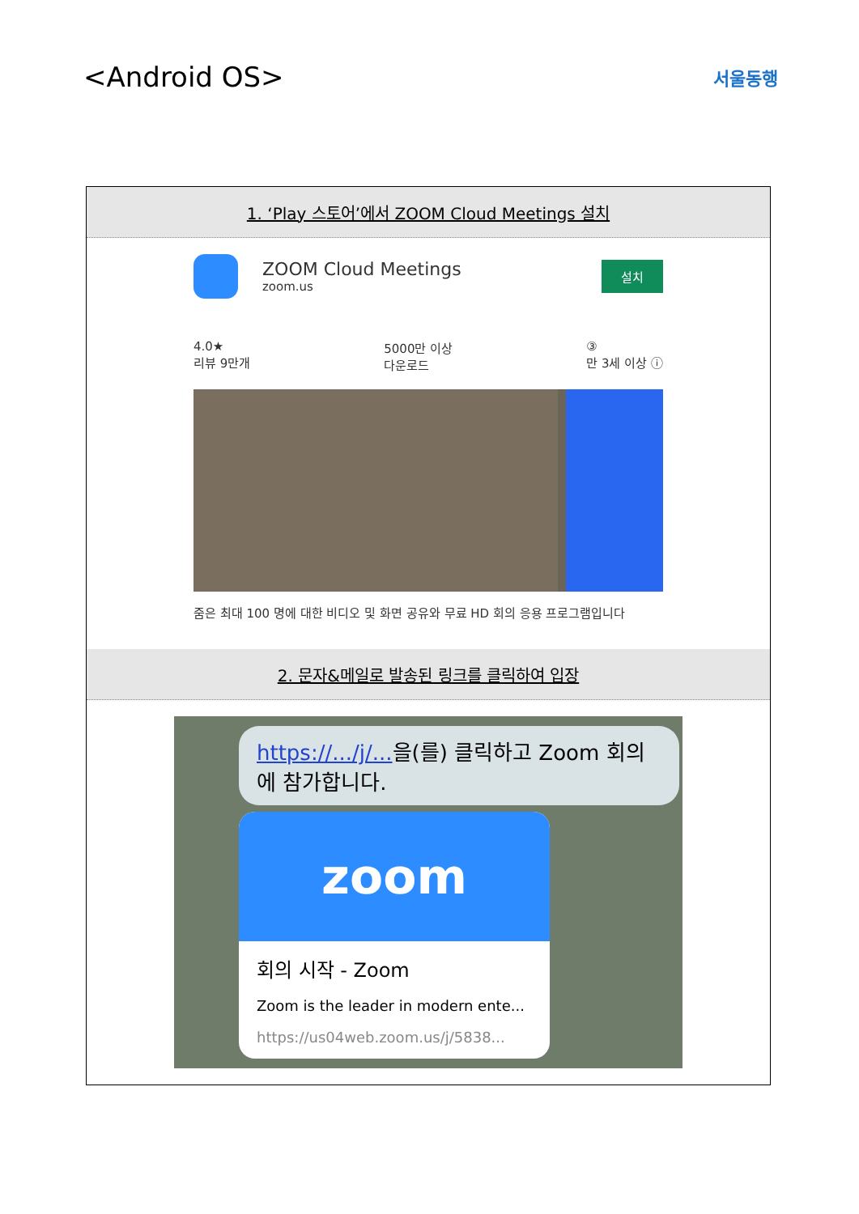<Android OS>
서울동행
| 1. ‘Play 스토어’에서 ZOOM Cloud Meetings 설치 |
| --- |
| ZOOM Cloud Meetings zoom.us 설치 4.0★ 리뷰 9만개 5000만 이상 다운로드 ③ 만 3세 이상 ⓘ 줌은 최대 100 명에 대한 비디오 및 화면 공유와 무료 HD 회의 응용 프로그램입니다 |
| 2. 문자&메일로 발송된 링크를 클릭하여 입장 |
| https://.../j/... 을(를) 클릭하고 Zoom 회의에 참가합니다. zoom 회의 시작 - Zoom Zoom is the leader in modern ente... https://us04web.zoom.us/j/5838... |